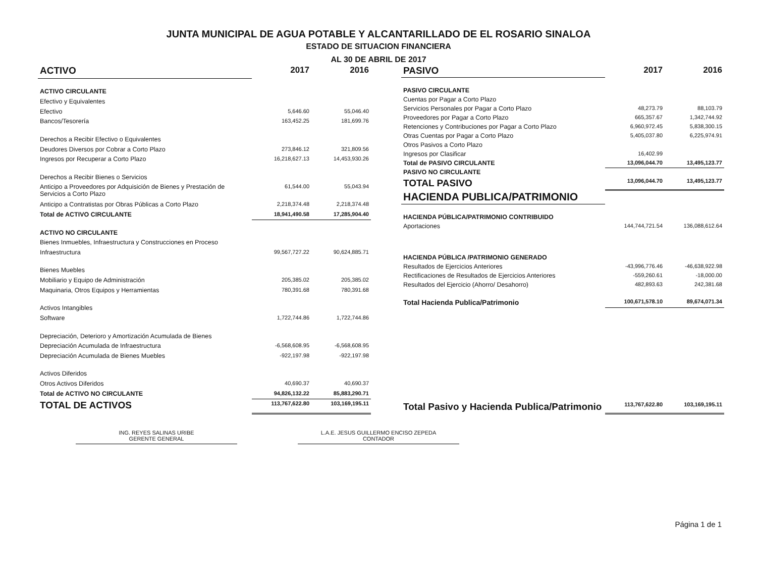JUNTA MUNICIPAL DE AGUA POTABLE Y ALCANTARILLADO DE EL ROSARIO SINALOA
ESTADO DE SITUACION FINANCIERA
AL 30 DE ABRIL DE 2017
| ACTIVO | 2017 | 2016 |
| --- | --- | --- |
| ACTIVO CIRCULANTE | | |
| Efectivo y Equivalentes | | |
| Efectivo | 5,646.60 | 55,046.40 |
| Bancos/Tesorería | 163,452.25 | 181,699.76 |
| Derechos a Recibir Efectivo o Equivalentes | | |
| Deudores Diversos por Cobrar a Corto Plazo | 273,846.12 | 321,809.56 |
| Ingresos por Recuperar a Corto Plazo | 16,218,627.13 | 14,453,930.26 |
| Derechos a Recibir Bienes o Servicios | | |
| Anticipo a Proveedores por Adquisición de Bienes y Prestación de Servicios a Corto Plazo | 61,544.00 | 55,043.94 |
| Anticipo a Contratistas por Obras Públicas a Corto Plazo | 2,218,374.48 | 2,218,374.48 |
| Total de ACTIVO CIRCULANTE | 18,941,490.58 | 17,285,904.40 |
| ACTIVO NO CIRCULANTE | | |
| Bienes Inmuebles, Infraestructura y Construcciones en Proceso | | |
| Infraestructura | 99,567,727.22 | 90,624,885.71 |
| Bienes Muebles | | |
| Mobiliario y Equipo de Administración | 205,385.02 | 205,385.02 |
| Maquinaria, Otros Equipos y Herramientas | 780,391.68 | 780,391.68 |
| Activos Intangibles | | |
| Software | 1,722,744.86 | 1,722,744.86 |
| Depreciación, Deterioro y Amortización Acumulada de Bienes | | |
| Depreciación Acumulada de Infraestructura | -6,568,608.95 | -6,568,608.95 |
| Depreciación Acumulada de Bienes Muebles | -922,197.98 | -922,197.98 |
| Activos Diferidos | | |
| Otros Activos Diferidos | 40,690.37 | 40,690.37 |
| Total de ACTIVO NO CIRCULANTE | 94,826,132.22 | 85,883,290.71 |
| TOTAL DE ACTIVOS | 113,767,622.80 | 103,169,195.11 |
| PASIVO | 2017 | 2016 |
| --- | --- | --- |
| PASIVO CIRCULANTE | | |
| Cuentas por Pagar a Corto Plazo | | |
| Servicios Personales por Pagar a Corto Plazo | 48,273.79 | 88,103.79 |
| Proveedores por Pagar a Corto Plazo | 665,357.67 | 1,342,744.92 |
| Retenciones y Contribuciones por Pagar a Corto Plazo | 6,960,972.45 | 5,838,300.15 |
| Otras Cuentas por Pagar a Corto Plazo | 5,405,037.80 | 6,225,974.91 |
| Otros Pasivos a Corto Plazo | | |
| Ingresos por Clasificar | 16,402.99 | |
| Total de PASIVO CIRCULANTE | 13,096,044.70 | 13,495,123.77 |
| PASIVO NO CIRCULANTE | | |
| TOTAL PASIVO | 13,096,044.70 | 13,495,123.77 |
| HACIENDA PUBLICA/PATRIMONIO | | |
| HACIENDA PÚBLICA/PATRIMONIO CONTRIBUIDO | | |
| Aportaciones | 144,744,721.54 | 136,088,612.64 |
| HACIENDA PÚBLICA /PATRIMONIO GENERADO | | |
| Resultados de Ejercicios Anteriores | -43,996,776.46 | -46,638,922.98 |
| Rectificaciones de Resultados de Ejercicios Anteriores | -559,260.61 | -18,000.00 |
| Resultados del Ejercicio (Ahorro/ Desahorro) | 482,893.63 | 242,381.68 |
| Total Hacienda Publica/Patrimonio | 100,671,578.10 | 89,674,071.34 |
| Total Pasivo y Hacienda Publica/Patrimonio | 113,767,622.80 | 103,169,195.11 |
ING. REYES SALINAS URIBE
GERENTE GENERAL
L.A.E. JESUS GUILLERMO ENCISO ZEPEDA
CONTADOR
Página 1 de 1